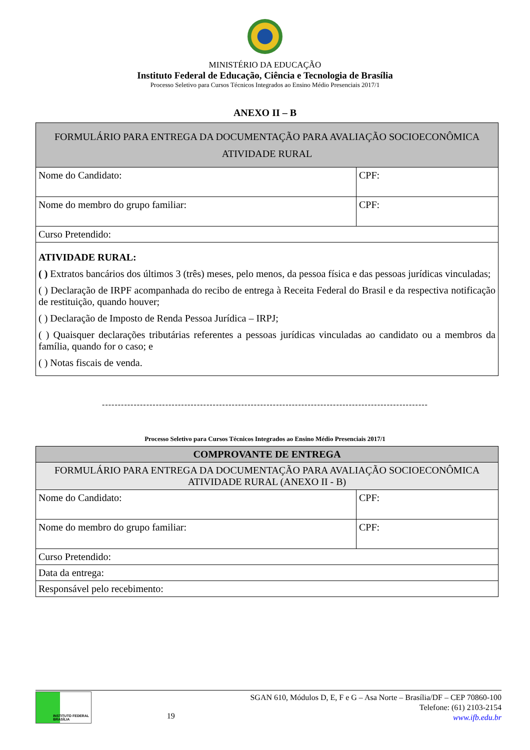MINISTÉRIO DA EDUCAÇÃO
Instituto Federal de Educação, Ciência e Tecnologia de Brasília
Processo Seletivo para Cursos Técnicos Integrados ao Ensino Médio Presenciais 2017/1
ANEXO II – B
| FORMULÁRIO PARA ENTREGA DA DOCUMENTAÇÃO PARA AVALIAÇÃO SOCIOECONÔMICA ATIVIDADE RURAL | |
| Nome do Candidato: | CPF: |
| Nome do membro do grupo familiar: | CPF: |
| Curso Pretendido: | |
| ATIVIDADE RURAL: ( ) Extratos bancários dos últimos 3 (três) meses, pelo menos, da pessoa física e das pessoas jurídicas vinculadas; ( ) Declaração de IRPF acompanhada do recibo de entrega à Receita Federal do Brasil e da respectiva notificação de restituição, quando houver; ( ) Declaração de Imposto de Renda Pessoa Jurídica – IRPJ; ( ) Quaisquer declarações tributárias referentes a pessoas jurídicas vinculadas ao candidato ou a membros da família, quando for o caso; e ( ) Notas fiscais de venda. | |
-------------------------------------------------------------------------------------------------------
Processo Seletivo para Cursos Técnicos Integrados ao Ensino Médio Presenciais 2017/1
| COMPROVANTE DE ENTREGA | |
| --- | --- |
| FORMULÁRIO PARA ENTREGA DA DOCUMENTAÇÃO PARA AVALIAÇÃO SOCIOECONÔMICA ATIVIDADE RURAL (ANEXO II - B) | |
| Nome do Candidato: | CPF: |
| Nome do membro do grupo familiar: | CPF: |
| Curso Pretendido: | |
| Data da entrega: | |
| Responsável pelo recebimento: | |
INSTITUTO FEDERAL
BRASÍLIA
19
SGAN 610, Módulos D, E, F e G – Asa Norte – Brasília/DF – CEP 70860-100
Telefone: (61) 2103-2154
www.ifb.edu.br